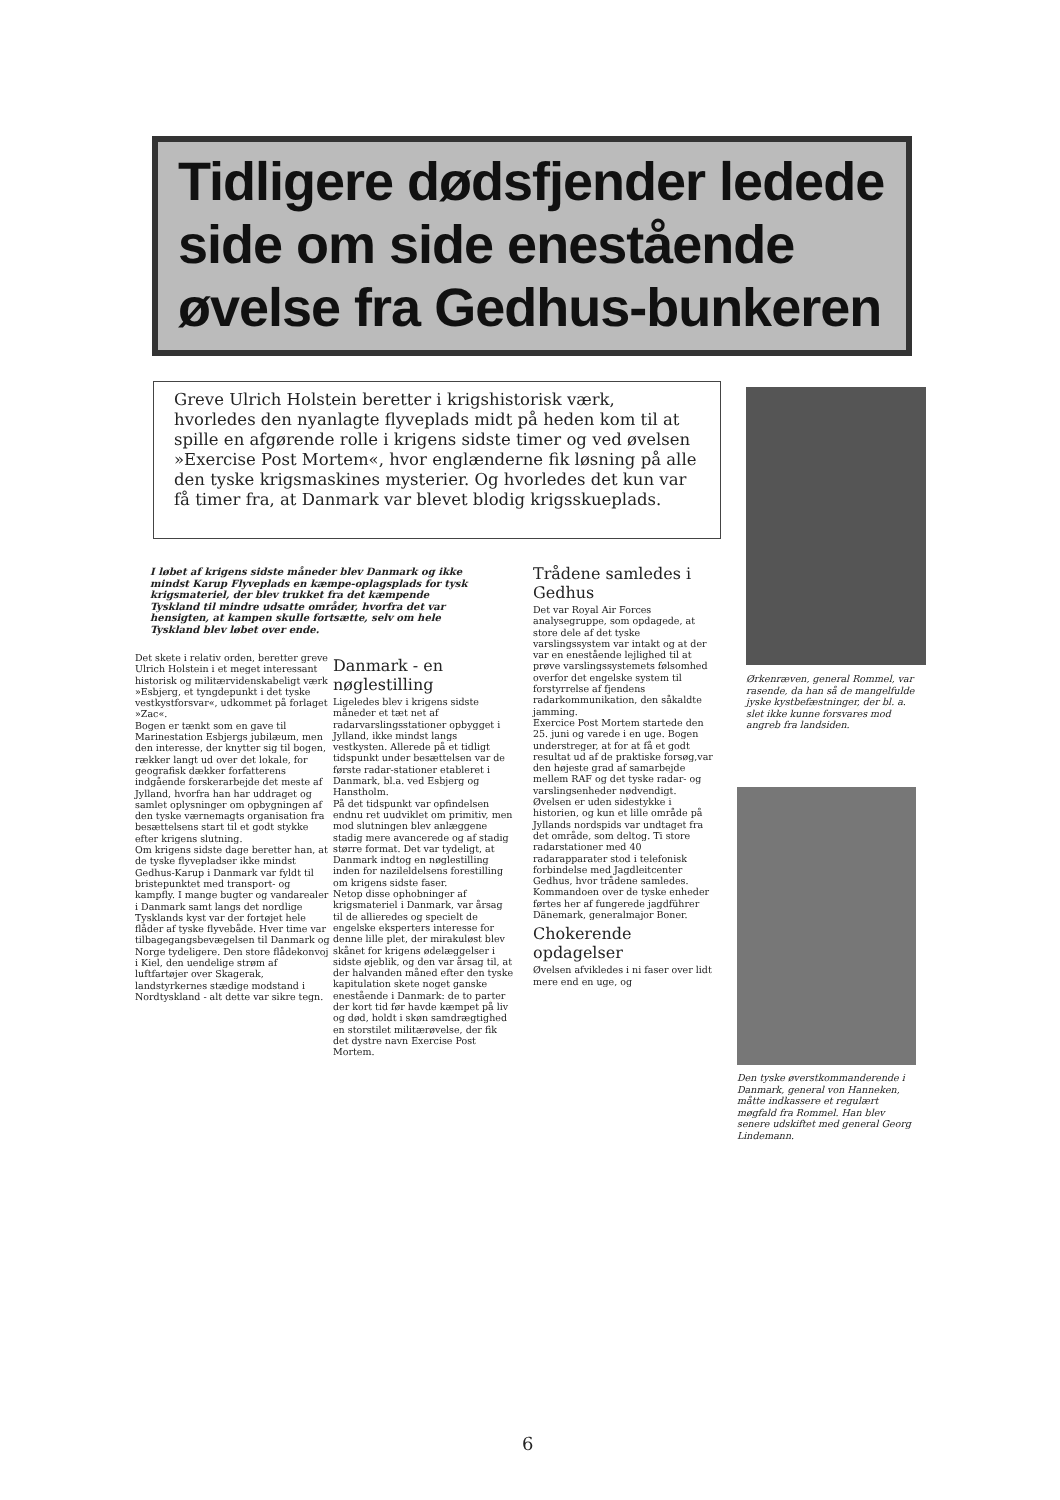Tidligere dødsfjender ledede side om side enestående øvelse fra Gedhus-bunkeren
Greve Ulrich Holstein beretter i krigshistorisk værk, hvorledes den nyanlagte flyveplads midt på heden kom til at spille en afgørende rolle i krigens sidste timer og ved øvelsen »Exercise Post Mortem«, hvor englænderne fik løsning på alle den tyske krigsmaskines mysterier. Og hvorledes det kun var få timer fra, at Danmark var blevet blodig krigsskueplads.
I løbet af krigens sidste måneder blev Danmark og ikke mindst Karup Flyveplads en kæmpe-oplagsplads for tysk krigsmateriel, der blev trukket fra det kæmpende Tyskland til mindre udsatte områder, hvorfra det var hensigten, at kampen skulle fortsætte, selv om hele Tyskland blev løbet over ende.
Det skete i relativ orden, beretter greve Ulrich Holstein i et meget interessant historisk og militærvidenskabeligt værk »Esbjerg, et tyngdepunkt i det tyske vestkystforsvar«, udkommet på forlaget »Zac«.
Bogen er tænkt som en gave til Marinestation Esbjergs jubilæum, men den interesse, der knytter sig til bogen, rækker langt ud over det lokale, for geografisk dækker forfatterens indgående forskerarbejde det meste af Jylland, hvorfra han har uddraget og samlet oplysninger om opbygningen af den tyske værnemagts organisation fra besættelsens start til et godt stykke efter krigens slutning.
Om krigens sidste dage beretter han, at de tyske flyvepladser ikke mindst Gedhus-Karup i Danmark var fyldt til bristepunktet med transport- og kampfly. I mange bugter og vandarealer i Danmark samt langs det nordlige Tysklands kyst var der fortøjet hele flåder af tyske flyvebåde. Hver time var tilbagegangsbevægelsen til Danmark og Norge tydeligere. Den store flådekonvoj i Kiel, den uendelige strøm af luftfartøjer over Skagerak, landstyrkernes stædige modstand i Nordtyskland - alt dette var sikre tegn.
Danmark - en nøglestilling
Ligeledes blev i krigens sidste måneder et tæt net af radarvarslingsstationer opbygget i Jylland, ikke mindst langs vestkysten. Allerede på et tidligt tidspunkt under besættelsen var de første radar-stationer etableret i Danmark, bl.a. ved Esbjerg og Hanstholm.
På det tidspunkt var opfindelsen endnu ret uudviklet om primitiv, men mod slutningen blev anlæggene stadig mere avancerede og af stadig større format. Det var tydeligt, at Danmark indtog en nøglestilling inden for nazileldelsens forestilling om krigens sidste faser.
Netop disse ophobninger af krigsmateriel i Danmark, var årsag til de allieredes og specielt de engelske eksperters interesse for denne lille plet, der mirakuløst blev skånet for krigens ødelæggelser i sidste øjeblik, og den var årsag til, at der halvanden måned efter den tyske kapitulation skete noget ganske enestående i Danmark: de to parter der kort tid før havde kæmpet på liv og død, holdt i skøn samdrægtighed en storstilet militærøvelse, der fik det dystre navn Exercise Post Mortem.
Trådene samledes i Gedhus
Det var Royal Air Forces analysegruppe, som opdagede, at store dele af det tyske varslingssystem var intakt og at der var en enestående lejlighed til at prøve varslingssystemets følsomhed overfor det engelske system til forstyrrelse af fjendens radarkommunikation, den såkaldte jamming.
Exercice Post Mortem startede den 25. juni og varede i en uge. Bogen understreger, at for at få et godt resultat ud af de praktiske forsøg,var den højeste grad af samarbejde mellem RAF og det tyske radar- og varslingsenheder nødvendigt.
Øvelsen er uden sidestykke i historien, og kun et lille område på Jyllands nordspids var undtaget fra det område, som deltog. Ti store radarstationer med 40 radarapparater stod i telefonisk forbindelse med Jagdleitcenter Gedhus, hvor trådene samledes. Kommandoen over de tyske enheder førtes her af fungerede jagdführer Dänemark, generalmajor Boner.
Chokerende opdagelser
Øvelsen afvikledes i ni faser over lidt mere end en uge, og
Ørkenræven, general Rommel, var rasende, da han så de mangelfulde jyske kystbefæstninger, der bl. a. slet ikke kunne forsvares mod angreb fra landsiden.
Den tyske øverstkommanderende i Danmark, general von Hanneken, måtte indkassere et regulært møgfald fra Rommel. Han blev senere udskiftet med general Georg Lindemann.
6